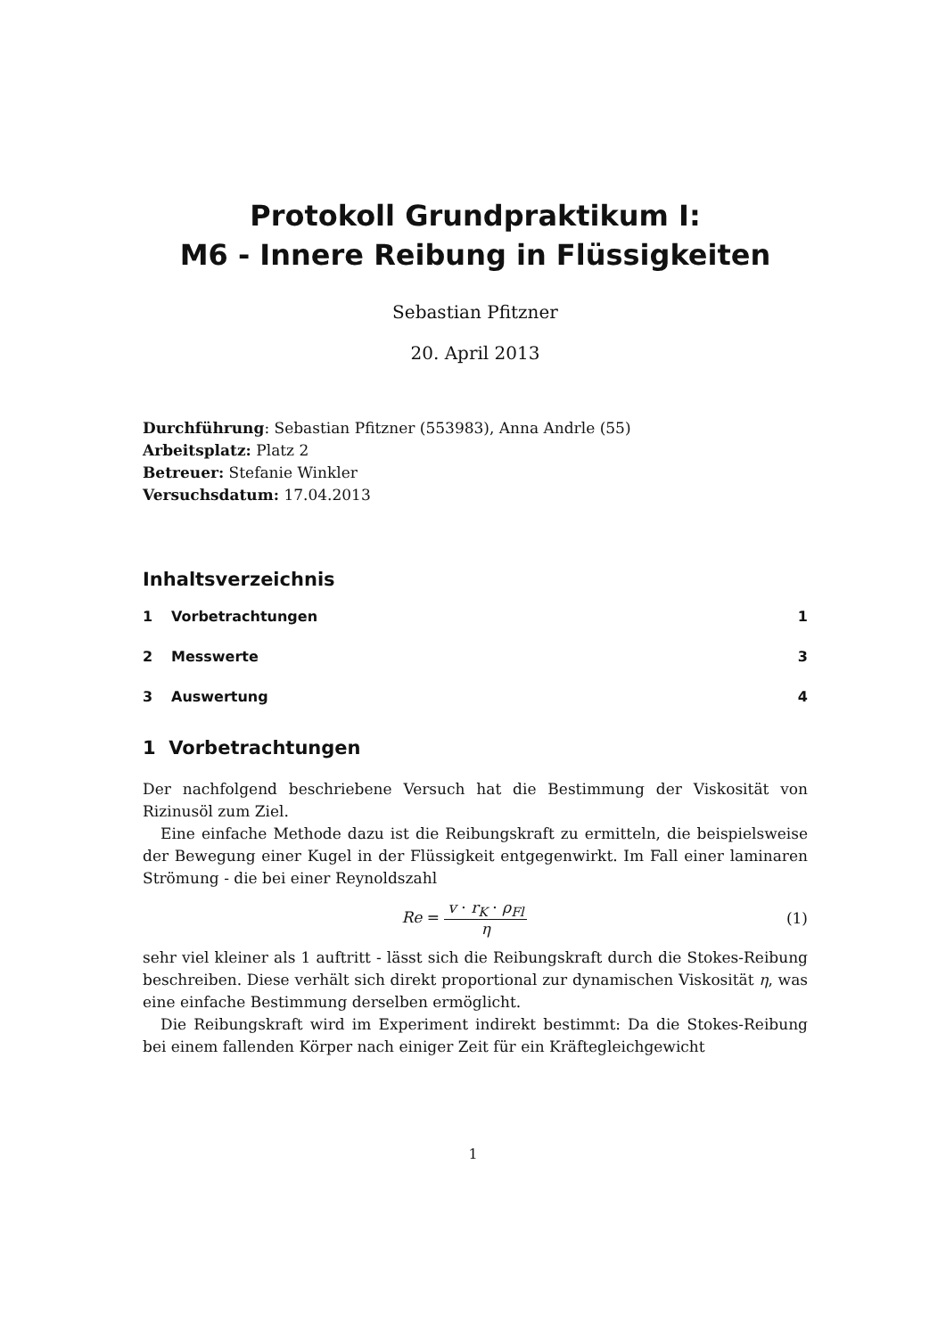Protokoll Grundpraktikum I:
M6 - Innere Reibung in Flüssigkeiten
Sebastian Pfitzner
20. April 2013
Durchführung: Sebastian Pfitzner (553983), Anna Andrle (55)
Arbeitsplatz: Platz 2
Betreuer: Stefanie Winkler
Versuchsdatum: 17.04.2013
Inhaltsverzeichnis
1 Vorbetrachtungen 1
2 Messwerte 3
3 Auswertung 4
1 Vorbetrachtungen
Der nachfolgend beschriebene Versuch hat die Bestimmung der Viskosität von Rizinusöl zum Ziel.
Eine einfache Methode dazu ist die Reibungskraft zu ermitteln, die beispielsweise der Bewegung einer Kugel in der Flüssigkeit entgegenwirkt. Im Fall einer laminaren Strömung - die bei einer Reynoldszahl
Re = v · r<sub>K</sub> · ρ<sub>Fl</sub> η (1)
sehr viel kleiner als 1 auftritt - lässt sich die Reibungskraft durch die Stokes-Reibung beschreiben. Diese verhält sich direkt proportional zur dynamischen Viskosität η, was eine einfache Bestimmung derselben ermöglicht.
Die Reibungskraft wird im Experiment indirekt bestimmt: Da die Stokes-Reibung bei einem fallenden Körper nach einiger Zeit für ein Kräftegleichgewicht
1